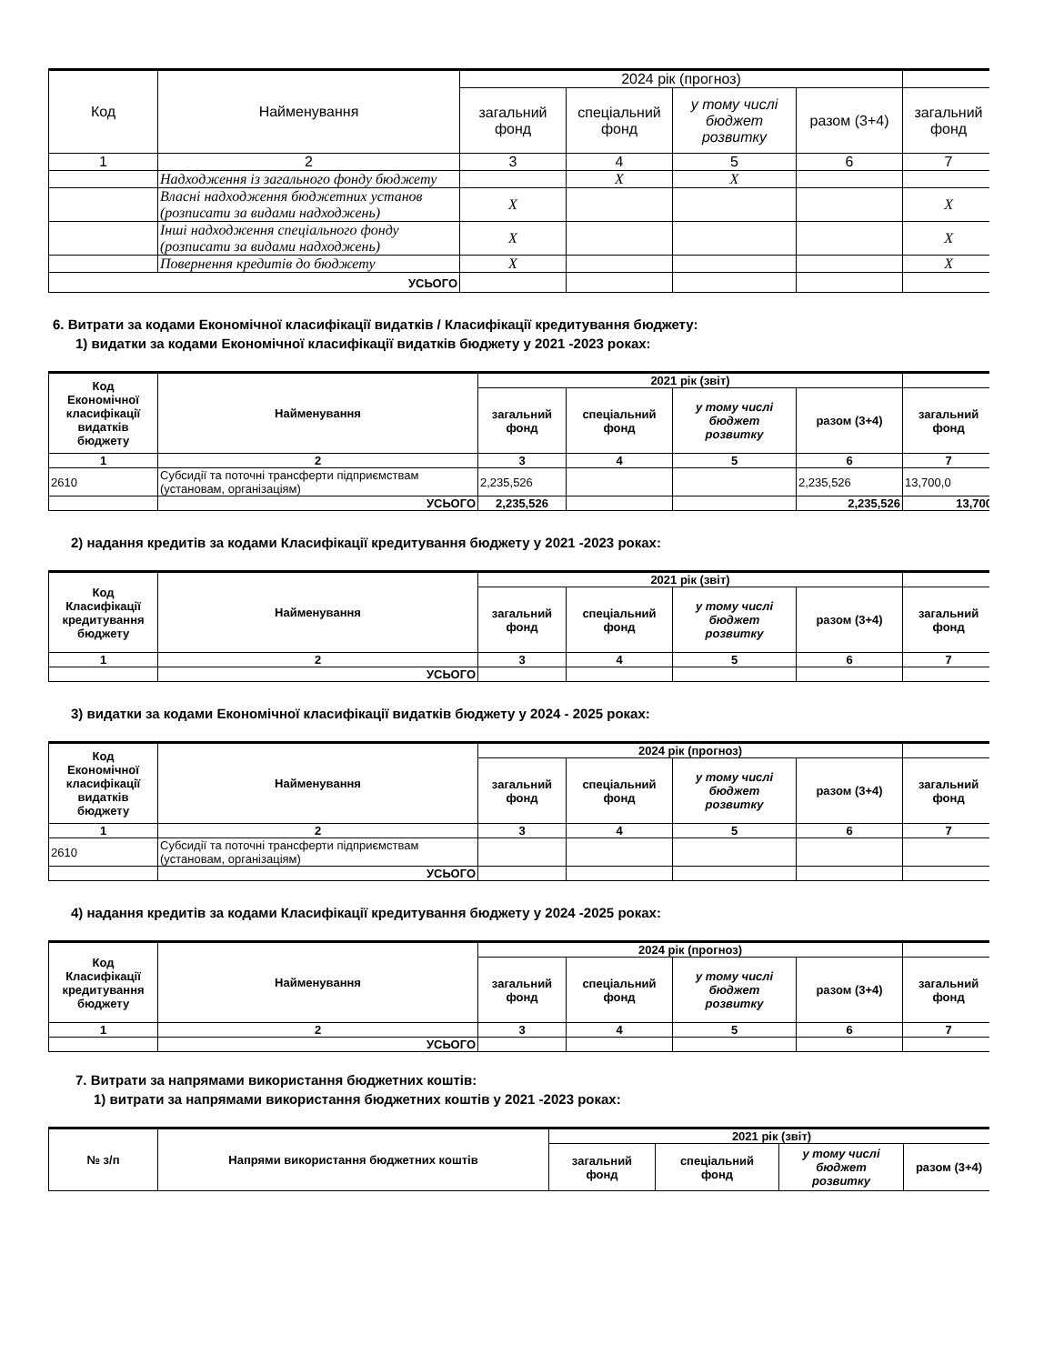| Код | Найменування | 2024 рік (прогноз) | | | | |
| --- | --- | --- | --- | --- | --- | --- |
| | | загальний фонд | спеціальний фонд | у тому числі бюджет розвитку | разом (3+4) | загальний фонд |
| 1 | 2 | 3 | 4 | 5 | 6 | 7 |
| | Надходження із загального фонду бюджету | | X | X | | |
| | Власні надходження бюджетних установ (розписати за видами надходжень) | X | | | | X |
| | Інші надходження спеціального фонду (розписати за видами надходжень) | X | | | | X |
| | Повернення кредитів до бюджету | X | | | | X |
| УСЬОГО | | | | | | |
6. Витрати за кодами Економічної класифікації видатків / Класифікації кредитування бюджету:
1) видатки за кодами Економічної класифікації видатків бюджету у 2021 -2023 роках:
| Код Економічної класифікації видатків бюджету | Найменування | 2021 рік (звіт) | | | | |
| --- | --- | --- | --- | --- | --- | --- |
| | | загальний фонд | спеціальний фонд | у тому числі бюджет розвитку | разом (3+4) | загальний фонд |
| 1 | 2 | 3 | 4 | 5 | 6 | 7 |
| 2610 | Субсидії та поточні трансферти підприємствам (установам, організаціям) | 2,235,526 | | | 2,235,526 | 13,700,0 |
| | УСЬОГО | 2,235,526 | | | 2,235,526 | 13,700 |
2) надання кредитів за кодами Класифікації кредитування бюджету у 2021 -2023 роках:
| Код Класифікації кредитування бюджету | Найменування | 2021 рік (звіт) | | | | |
| --- | --- | --- | --- | --- | --- | --- |
| | | загальний фонд | спеціальний фонд | у тому числі бюджет розвитку | разом (3+4) | загальний фонд |
| 1 | 2 | 3 | 4 | 5 | 6 | 7 |
| | УСЬОГО | | | | | |
3) видатки за кодами Економічної класифікації видатків бюджету у 2024 - 2025 роках:
| Код Економічної класифікації видатків бюджету | Найменування | 2024 рік (прогноз) | | | | |
| --- | --- | --- | --- | --- | --- | --- |
| | | загальний фонд | спеціальний фонд | у тому числі бюджет розвитку | разом (3+4) | загальний фонд |
| 1 | 2 | 3 | 4 | 5 | 6 | 7 |
| 2610 | Субсидії та поточні трансферти підприємствам (установам, організаціям) | | | | | |
| | УСЬОГО | | | | | |
4) надання кредитів за кодами Класифікації кредитування бюджету у 2024 -2025 роках:
| Код Класифікації кредитування бюджету | Найменування | 2024 рік (прогноз) | | | | |
| --- | --- | --- | --- | --- | --- | --- |
| | | загальний фонд | спеціальний фонд | у тому числі бюджет розвитку | разом (3+4) | загальний фонд |
| 1 | 2 | 3 | 4 | 5 | 6 | 7 |
| | УСЬОГО | | | | | |
7. Витрати за напрямами використання бюджетних коштів:
1) витрати за напрямами використання бюджетних коштів у 2021 -2023 роках:
| № з/п | Напрями використання бюджетних коштів | 2021 рік (звіт) | | | |
| --- | --- | --- | --- | --- | --- |
| | | загальний фонд | спеціальний фонд | у тому числі бюджет розвитку | разом (3+4) |